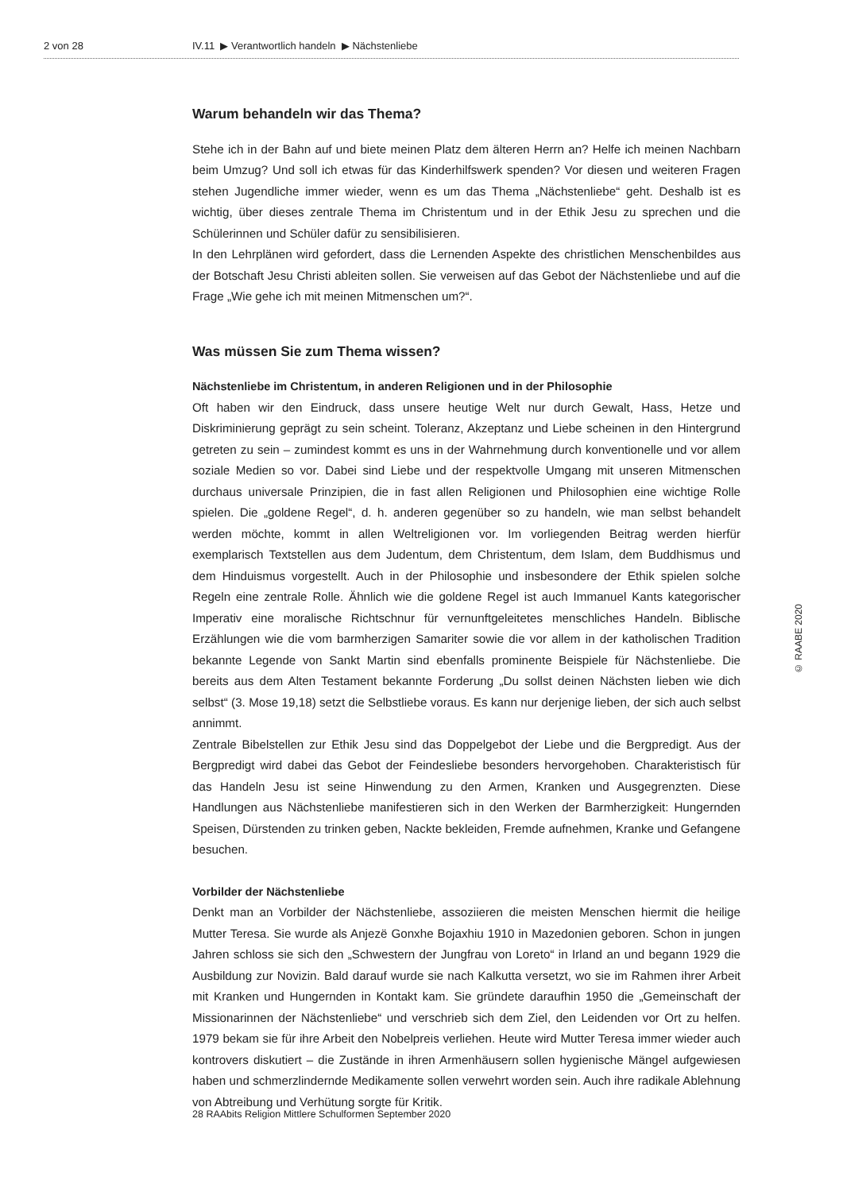2 von 28 IV.11 ▶ Verantwortlich handeln ▶ Nächstenliebe
Warum behandeln wir das Thema?
Stehe ich in der Bahn auf und biete meinen Platz dem älteren Herrn an? Helfe ich meinen Nachbarn beim Umzug? Und soll ich etwas für das Kinderhilfswerk spenden? Vor diesen und weiteren Fragen stehen Jugendliche immer wieder, wenn es um das Thema „Nächstenliebe“ geht. Deshalb ist es wichtig, über dieses zentrale Thema im Christentum und in der Ethik Jesu zu sprechen und die Schülerinnen und Schüler dafür zu sensibilisieren.
In den Lehrplänen wird gefordert, dass die Lernenden Aspekte des christlichen Menschenbildes aus der Botschaft Jesu Christi ableiten sollen. Sie verweisen auf das Gebot der Nächstenliebe und auf die Frage „Wie gehe ich mit meinen Mitmenschen um?“.
Was müssen Sie zum Thema wissen?
Nächstenliebe im Christentum, in anderen Religionen und in der Philosophie
Oft haben wir den Eindruck, dass unsere heutige Welt nur durch Gewalt, Hass, Hetze und Diskriminierung geprägt zu sein scheint. Toleranz, Akzeptanz und Liebe scheinen in den Hintergrund getreten zu sein – zumindest kommt es uns in der Wahrnehmung durch konventionelle und vor allem soziale Medien so vor. Dabei sind Liebe und der respektvolle Umgang mit unseren Mitmenschen durchaus universale Prinzipien, die in fast allen Religionen und Philosophien eine wichtige Rolle spielen. Die „goldene Regel“, d. h. anderen gegenüber so zu handeln, wie man selbst behandelt werden möchte, kommt in allen Weltreligionen vor. Im vorliegenden Beitrag werden hierfür exemplarisch Textstellen aus dem Judentum, dem Christentum, dem Islam, dem Buddhismus und dem Hinduismus vorgestellt. Auch in der Philosophie und insbesondere der Ethik spielen solche Regeln eine zentrale Rolle. Ähnlich wie die goldene Regel ist auch Immanuel Kants kategorischer Imperativ eine moralische Richtschnur für vernunftgeleitetes menschliches Handeln. Biblische Erzählungen wie die vom barmherzigen Samariter sowie die vor allem in der katholischen Tradition bekannte Legende von Sankt Martin sind ebenfalls prominente Beispiele für Nächstenliebe. Die bereits aus dem Alten Testament bekannte Forderung „Du sollst deinen Nächsten lieben wie dich selbst“ (3. Mose 19,18) setzt die Selbstliebe voraus. Es kann nur derjenige lieben, der sich auch selbst annimmt.
Zentrale Bibelstellen zur Ethik Jesu sind das Doppelgebot der Liebe und die Bergpredigt. Aus der Bergpredigt wird dabei das Gebot der Feindesliebe besonders hervorgehoben. Charakteristisch für das Handeln Jesu ist seine Hinwendung zu den Armen, Kranken und Ausgegrenzten. Diese Handlungen aus Nächstenliebe manifestieren sich in den Werken der Barmherzigkeit: Hungernden Speisen, Dürstenden zu trinken geben, Nackte bekleiden, Fremde aufnehmen, Kranke und Gefangene besuchen.
Vorbilder der Nächstenliebe
Denkt man an Vorbilder der Nächstenliebe, assoziieren die meisten Menschen hiermit die heilige Mutter Teresa. Sie wurde als Anjezë Gonxhe Bojaxhiu 1910 in Mazedonien geboren. Schon in jungen Jahren schloss sie sich den „Schwestern der Jungfrau von Loreto“ in Irland an und begann 1929 die Ausbildung zur Novizin. Bald darauf wurde sie nach Kalkutta versetzt, wo sie im Rahmen ihrer Arbeit mit Kranken und Hungernden in Kontakt kam. Sie gründete daraufhin 1950 die „Gemeinschaft der Missionarinnen der Nächstenliebe“ und verschrieb sich dem Ziel, den Leidenden vor Ort zu helfen. 1979 bekam sie für ihre Arbeit den Nobelpreis verliehen. Heute wird Mutter Teresa immer wieder auch kontrovers diskutiert – die Zustände in ihren Armenhäusern sollen hygienische Mängel aufgewiesen haben und schmerzlindernde Medikamente sollen verwehrt worden sein. Auch ihre radikale Ablehnung von Abtreibung und Verhütung sorgte für Kritik.
© RAABE 2020
28 RAAbits Religion Mittlere Schulformen September 2020